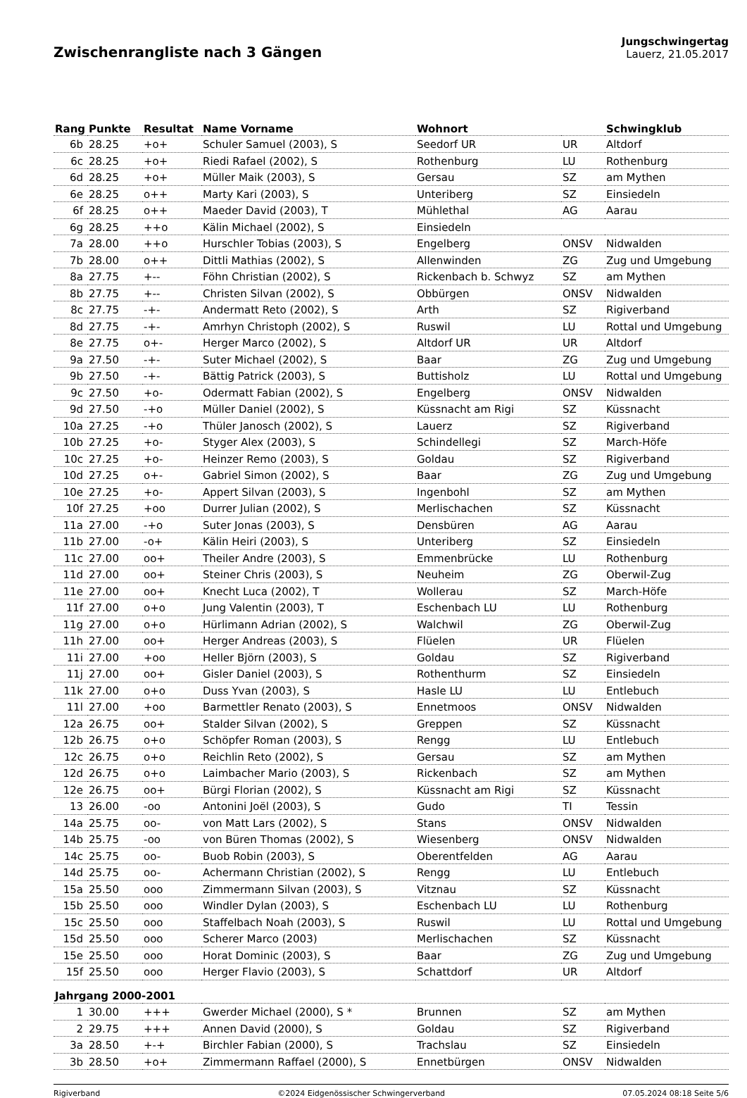Zwischenrangliste nach 3 Gängen
Jungschwingertag
Lauerz, 21.05.2017
| Rang | Punkte | Resultat | Name Vorname | Wohnort | | Schwingklub |
| --- | --- | --- | --- | --- | --- | --- |
| 6b | 28.25 | +o+ | Schuler Samuel (2003), S | Seedorf UR | UR | Altdorf |
| 6c | 28.25 | +o+ | Riedi Rafael (2002), S | Rothenburg | LU | Rothenburg |
| 6d | 28.25 | +o+ | Müller Maik (2003), S | Gersau | SZ | am Mythen |
| 6e | 28.25 | o++ | Marty Kari (2003), S | Unteriberg | SZ | Einsiedeln |
| 6f | 28.25 | o++ | Maeder David (2003), T | Mühlethal | AG | Aarau |
| 6g | 28.25 | ++o | Kälin Michael (2002), S | Einsiedeln | | |
| 7a | 28.00 | ++o | Hurschler Tobias (2003), S | Engelberg | ONSV | Nidwalden |
| 7b | 28.00 | o++ | Dittli Mathias (2002), S | Allenwinden | ZG | Zug und Umgebung |
| 8a | 27.75 | +-- | Föhn Christian (2002), S | Rickenbach b. Schwyz | SZ | am Mythen |
| 8b | 27.75 | +-- | Christen Silvan (2002), S | Obbürgen | ONSV | Nidwalden |
| 8c | 27.75 | -+- | Andermatt Reto (2002), S | Arth | SZ | Rigiverband |
| 8d | 27.75 | -+- | Amrhyn Christoph (2002), S | Ruswil | LU | Rottal und Umgebung |
| 8e | 27.75 | o+- | Herger Marco (2002), S | Altdorf UR | UR | Altdorf |
| 9a | 27.50 | -+- | Suter Michael (2002), S | Baar | ZG | Zug und Umgebung |
| 9b | 27.50 | -+- | Bättig Patrick (2003), S | Buttisholz | LU | Rottal und Umgebung |
| 9c | 27.50 | +o- | Odermatt Fabian (2002), S | Engelberg | ONSV | Nidwalden |
| 9d | 27.50 | -+o | Müller Daniel (2002), S | Küssnacht am Rigi | SZ | Küssnacht |
| 10a | 27.25 | -+o | Thüler Janosch (2002), S | Lauerz | SZ | Rigiverband |
| 10b | 27.25 | +o- | Styger Alex (2003), S | Schindellegi | SZ | March-Höfe |
| 10c | 27.25 | +o- | Heinzer Remo (2003), S | Goldau | SZ | Rigiverband |
| 10d | 27.25 | o+- | Gabriel Simon (2002), S | Baar | ZG | Zug und Umgebung |
| 10e | 27.25 | +o- | Appert Silvan (2003), S | Ingenbohl | SZ | am Mythen |
| 10f | 27.25 | +oo | Durrer Julian (2002), S | Merlischachen | SZ | Küssnacht |
| 11a | 27.00 | -+o | Suter Jonas (2003), S | Densbüren | AG | Aarau |
| 11b | 27.00 | -o+ | Kälin Heiri (2003), S | Unteriberg | SZ | Einsiedeln |
| 11c | 27.00 | oo+ | Theiler Andre (2003), S | Emmenbrücke | LU | Rothenburg |
| 11d | 27.00 | oo+ | Steiner Chris (2003), S | Neuheim | ZG | Oberwil-Zug |
| 11e | 27.00 | oo+ | Knecht Luca (2002), T | Wollerau | SZ | March-Höfe |
| 11f | 27.00 | o+o | Jung Valentin (2003), T | Eschenbach LU | LU | Rothenburg |
| 11g | 27.00 | o+o | Hürlimann Adrian (2002), S | Walchwil | ZG | Oberwil-Zug |
| 11h | 27.00 | oo+ | Herger Andreas (2003), S | Flüelen | UR | Flüelen |
| 11i | 27.00 | +oo | Heller Björn (2003), S | Goldau | SZ | Rigiverband |
| 11j | 27.00 | oo+ | Gisler Daniel (2003), S | Rothenthurm | SZ | Einsiedeln |
| 11k | 27.00 | o+o | Duss Yvan (2003), S | Hasle LU | LU | Entlebuch |
| 11l | 27.00 | +oo | Barmettler Renato (2003), S | Ennetmoos | ONSV | Nidwalden |
| 12a | 26.75 | oo+ | Stalder Silvan (2002), S | Greppen | SZ | Küssnacht |
| 12b | 26.75 | o+o | Schöpfer Roman (2003), S | Rengg | LU | Entlebuch |
| 12c | 26.75 | o+o | Reichlin Reto (2002), S | Gersau | SZ | am Mythen |
| 12d | 26.75 | o+o | Laimbacher Mario (2003), S | Rickenbach | SZ | am Mythen |
| 12e | 26.75 | oo+ | Bürgi Florian (2002), S | Küssnacht am Rigi | SZ | Küssnacht |
| 13 | 26.00 | -oo | Antonini Joël (2003), S | Gudo | TI | Tessin |
| 14a | 25.75 | oo- | von Matt Lars (2002), S | Stans | ONSV | Nidwalden |
| 14b | 25.75 | -oo | von Büren Thomas (2002), S | Wiesenberg | ONSV | Nidwalden |
| 14c | 25.75 | oo- | Buob Robin (2003), S | Oberentfelden | AG | Aarau |
| 14d | 25.75 | oo- | Achermann Christian (2002), S | Rengg | LU | Entlebuch |
| 15a | 25.50 | ooo | Zimmermann Silvan (2003), S | Vitznau | SZ | Küssnacht |
| 15b | 25.50 | ooo | Windler Dylan (2003), S | Eschenbach LU | LU | Rothenburg |
| 15c | 25.50 | ooo | Staffelbach Noah (2003), S | Ruswil | LU | Rottal und Umgebung |
| 15d | 25.50 | ooo | Scherer Marco (2003) | Merlischachen | SZ | Küssnacht |
| 15e | 25.50 | ooo | Horat Dominic (2003), S | Baar | ZG | Zug und Umgebung |
| 15f | 25.50 | ooo | Herger Flavio (2003), S | Schattdorf | UR | Altdorf |
| Jahrgang 2000-2001 | | | | | | |
| 1 | 30.00 | +++ | Gwerder Michael (2000), S * | Brunnen | SZ | am Mythen |
| 2 | 29.75 | +++ | Annen David (2000), S | Goldau | SZ | Rigiverband |
| 3a | 28.50 | +-+ | Birchler Fabian (2000), S | Trachslau | SZ | Einsiedeln |
| 3b | 28.50 | +o+ | Zimmermann Raffael (2000), S | Ennetbürgen | ONSV | Nidwalden |
Rigiverband ©2024 Eidgenössischer Schwingerverband 07.05.2024 08:18 Seite 5/6